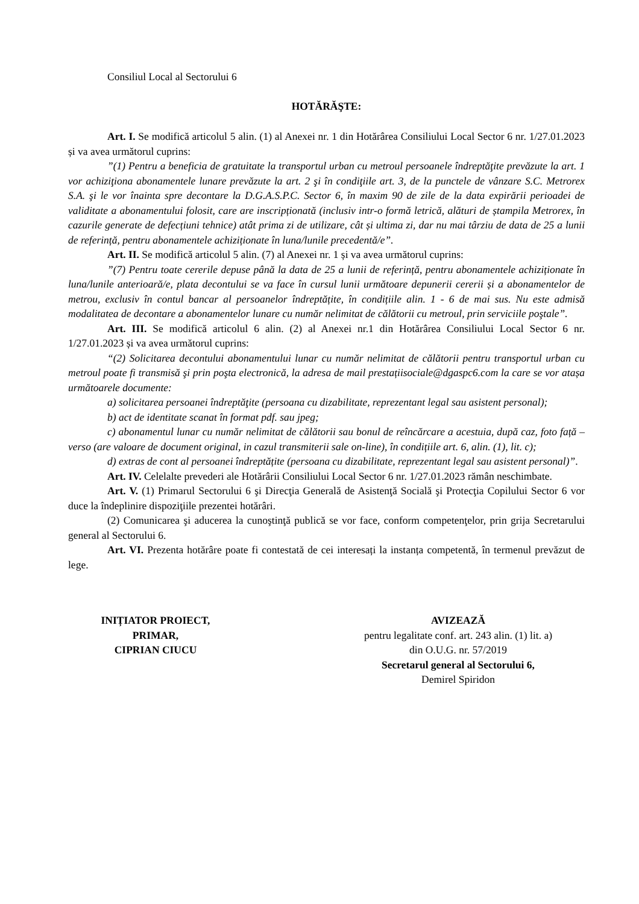Consiliul Local al Sectorului 6
HOTĂRĂŞTE:
Art. I. Se modifică articolul 5 alin. (1) al Anexei nr. 1 din Hotărârea Consiliului Local Sector 6 nr. 1/27.01.2023 și va avea următorul cuprins:
”(1) Pentru a beneficia de gratuitate la transportul urban cu metroul persoanele îndreptăţite prevăzute la art. 1 vor achiziţiona abonamentele lunare prevăzute la art. 2 şi în condiţiile art. 3, de la punctele de vânzare S.C. Metrorex S.A. şi le vor înainta spre decontare la D.G.A.S.P.C. Sector 6, în maxim 90 de zile de la data expirării perioadei de validitate a abonamentului folosit, care are inscripționată (inclusiv intr-o formă letrică, alături de ștampila Metrorex, în cazurile generate de defecțiuni tehnice) atât prima zi de utilizare, cât și ultima zi, dar nu mai târziu de data de 25 a lunii de referință, pentru abonamentele achiziționate în luna/lunile precedentă/e”.
Art. II. Se modifică articolul 5 alin. (7) al Anexei nr. 1 și va avea următorul cuprins:
”(7) Pentru toate cererile depuse până la data de 25 a lunii de referință, pentru abonamentele achiziționate în luna/lunile anterioară/e, plata decontului se va face în cursul lunii următoare depunerii cererii și a abonamentelor de metrou, exclusiv în contul bancar al persoanelor îndreptățite, în condițiile alin. 1 - 6 de mai sus. Nu este admisă modalitatea de decontare a abonamentelor lunare cu număr nelimitat de călătorii cu metroul, prin serviciile poştale”.
Art. III. Se modifică articolul 6 alin. (2) al Anexei nr.1 din Hotărârea Consiliului Local Sector 6 nr. 1/27.01.2023 și va avea următorul cuprins:
“(2) Solicitarea decontului abonamentului lunar cu număr nelimitat de călătorii pentru transportul urban cu metroul poate fi transmisă şi prin poşta electronică, la adresa de mail prestațiisociale@dgaspc6.com la care se vor atașa următoarele documente:
a) solicitarea persoanei îndreptăţite (persoana cu dizabilitate, reprezentant legal sau asistent personal);
b) act de identitate scanat în format pdf. sau jpeg;
c) abonamentul lunar cu număr nelimitat de călătorii sau bonul de reîncărcare a acestuia, după caz, foto față – verso (are valoare de document original, in cazul transmiterii sale on-line), în condițiile art. 6, alin. (1), lit. c);
d) extras de cont al persoanei îndreptățite (persoana cu dizabilitate, reprezentant legal sau asistent personal)”.
Art. IV. Celelalte prevederi ale Hotărârii Consiliului Local Sector 6 nr. 1/27.01.2023 rămân neschimbate.
Art. V. (1) Primarul Sectorului 6 şi Direcţia Generală de Asistenţă Socială şi Protecţia Copilului Sector 6 vor duce la îndeplinire dispoziţiile prezentei hotărâri.
(2) Comunicarea şi aducerea la cunoştinţă publică se vor face, conform competenţelor, prin grija Secretarului general al Sectorului 6.
Art. VI. Prezenta hotărâre poate fi contestată de cei interesați la instanța competentă, în termenul prevăzut de lege.
INIȚIATOR PROIECT,
PRIMAR,
CIPRIAN CIUCU
AVIZEAZĂ
pentru legalitate conf. art. 243 alin. (1) lit. a)
din O.U.G. nr. 57/2019
Secretarul general al Sectorului 6,
Demirel Spiridon